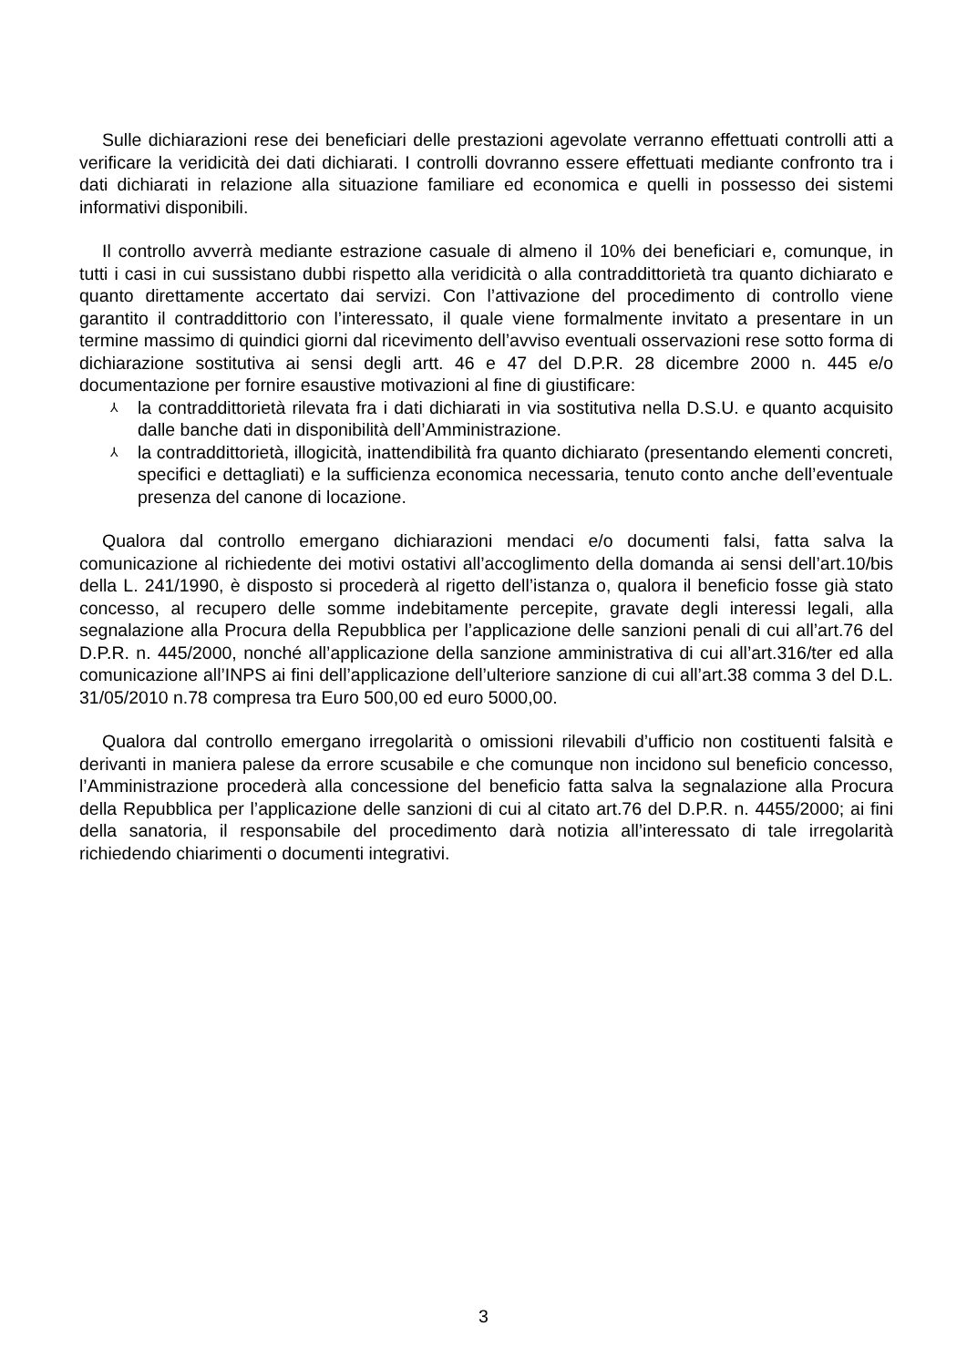Sulle dichiarazioni rese dei beneficiari delle prestazioni agevolate verranno effettuati controlli atti a verificare la veridicità dei dati dichiarati. I controlli dovranno essere effettuati mediante confronto tra i dati dichiarati in relazione alla situazione familiare ed economica e quelli in possesso dei sistemi informativi disponibili.
Il controllo avverrà mediante estrazione casuale di almeno il 10% dei beneficiari e, comunque, in tutti i casi in cui sussistano dubbi rispetto alla veridicità o alla contraddittorietà tra quanto dichiarato e quanto direttamente accertato dai servizi. Con l’attivazione del procedimento di controllo viene garantito il contraddittorio con l’interessato, il quale viene formalmente invitato a presentare in un termine massimo di quindici giorni dal ricevimento dell’avviso eventuali osservazioni rese sotto forma di dichiarazione sostitutiva ai sensi degli artt. 46 e 47 del D.P.R. 28 dicembre 2000 n. 445 e/o documentazione per fornire esaustive motivazioni al fine di giustificare:
⅄ la contraddittorietà rilevata fra i dati dichiarati in via sostitutiva nella D.S.U. e quanto acquisito dalle banche dati in disponibilità dell’Amministrazione.
⅄ la contraddittorietà, illogicità, inattendibilità fra quanto dichiarato (presentando elementi concreti, specifici e dettagliati) e la sufficienza economica necessaria, tenuto conto anche dell’eventuale presenza del canone di locazione.
Qualora dal controllo emergano dichiarazioni mendaci e/o documenti falsi, fatta salva la comunicazione al richiedente dei motivi ostativi all’accoglimento della domanda ai sensi dell’art.10/bis della L. 241/1990, è disposto si procederà al rigetto dell’istanza o, qualora il beneficio fosse già stato concesso, al recupero delle somme indebitamente percepite, gravate degli interessi legali, alla segnalazione alla Procura della Repubblica per l’applicazione delle sanzioni penali di cui all’art.76 del D.P.R. n. 445/2000, nonché all’applicazione della sanzione amministrativa di cui all’art.316/ter ed alla comunicazione all’INPS ai fini dell’applicazione dell’ulteriore sanzione di cui all’art.38 comma 3 del D.L. 31/05/2010 n.78 compresa tra Euro 500,00 ed euro 5000,00.
Qualora dal controllo emergano irregolarità o omissioni rilevabili d’ufficio non costituenti falsità e derivanti in maniera palese da errore scusabile e che comunque non incidono sul beneficio concesso, l’Amministrazione procederà alla concessione del beneficio fatta salva la segnalazione alla Procura della Repubblica per l’applicazione delle sanzioni di cui al citato art.76 del D.P.R. n. 4455/2000; ai fini della sanatoria, il responsabile del procedimento darà notizia all’interessato di tale irregolarità richiedendo chiarimenti o documenti integrativi.
3